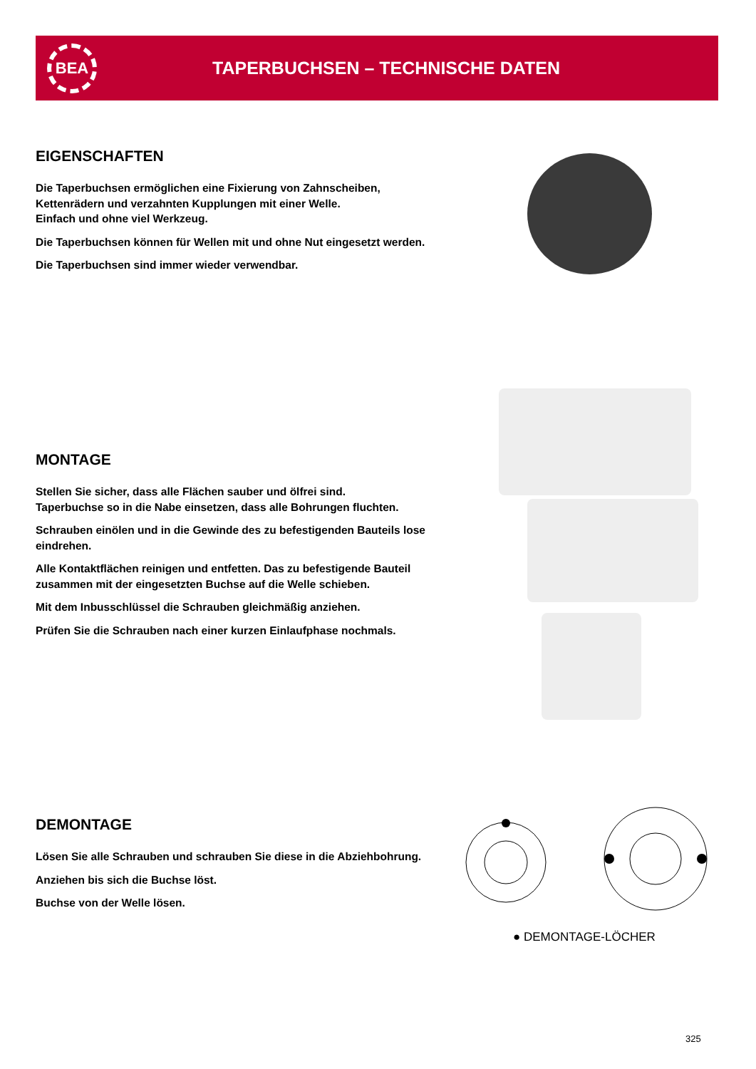BEA
TAPERBUCHSEN – TECHNISCHE DATEN
EIGENSCHAFTEN
Die Taperbuchsen ermöglichen eine Fixierung von Zahnscheiben, Kettenrädern und verzahnten Kupplungen mit einer Welle.
Einfach und ohne viel Werkzeug.
Die Taperbuchsen können für Wellen mit und ohne Nut eingesetzt werden.
Die Taperbuchsen sind immer wieder verwendbar.
MONTAGE
Stellen Sie sicher, dass alle Flächen sauber und ölfrei sind.
Taperbuchse so in die Nabe einsetzen, dass alle Bohrungen fluchten.
Schrauben einölen und in die Gewinde des zu befestigenden Bauteils lose eindrehen.
Alle Kontaktflächen reinigen und entfetten. Das zu befestigende Bauteil zusammen mit der eingesetzten Buchse auf die Welle schieben.
Mit dem Inbusschlüssel die Schrauben gleichmäßig anziehen.
Prüfen Sie die Schrauben nach einer kurzen Einlaufphase nochmals.
DEMONTAGE
Lösen Sie alle Schrauben und schrauben Sie diese in die Abziehbohrung.
Anziehen bis sich die Buchse löst.
Buchse von der Welle lösen.
● DEMONTAGE-LÖCHER
325